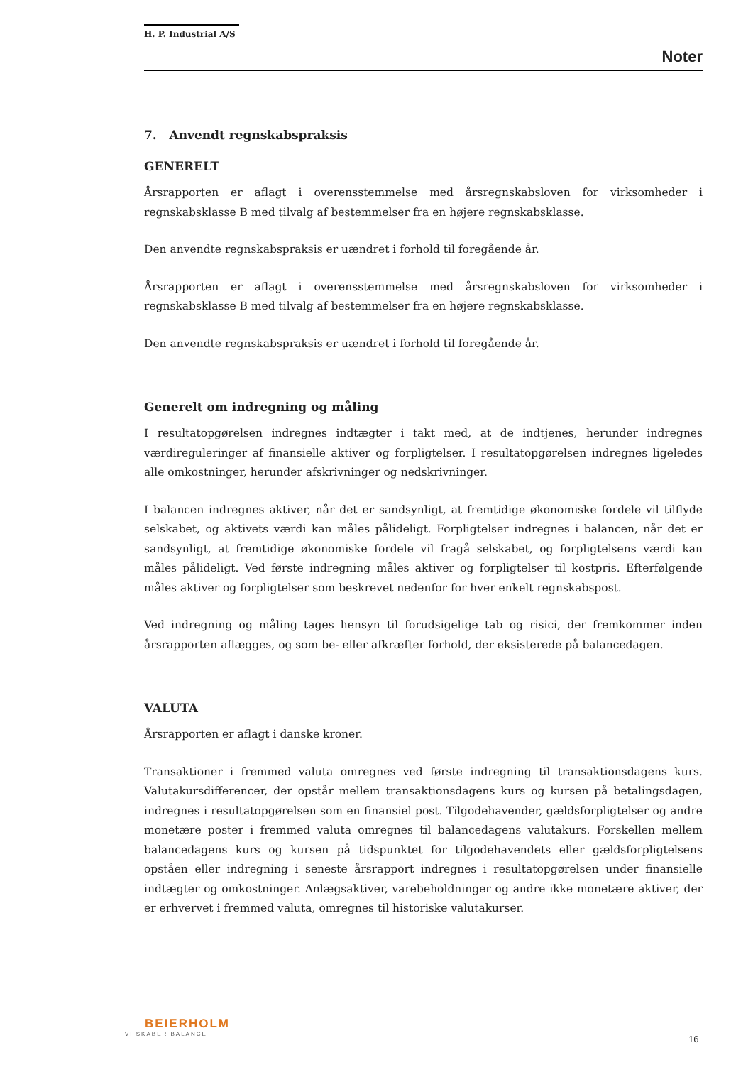H. P. Industrial A/S
Noter
7. Anvendt regnskabspraksis
GENERELT
Årsrapporten er aflagt i overensstemmelse med årsregnskabsloven for virksomheder i regnskabsklasse B med tilvalg af bestemmelser fra en højere regnskabsklasse.
Den anvendte regnskabspraksis er uændret i forhold til foregående år.
Årsrapporten er aflagt i overensstemmelse med årsregnskabsloven for virksomheder i regnskabsklasse B med tilvalg af bestemmelser fra en højere regnskabsklasse.
Den anvendte regnskabspraksis er uændret i forhold til foregående år.
Generelt om indregning og måling
I resultatopgørelsen indregnes indtægter i takt med, at de indtjenes, herunder indregnes værdireguleringer af finansielle aktiver og forpligtelser. I resultatopgørelsen indregnes ligeledes alle omkostninger, herunder afskrivninger og nedskrivninger.
I balancen indregnes aktiver, når det er sandsynligt, at fremtidige økonomiske fordele vil tilflyde selskabet, og aktivets værdi kan måles pålideligt. Forpligtelser indregnes i balancen, når det er sandsynligt, at fremtidige økonomiske fordele vil fragå selskabet, og forpligtelsens værdi kan måles pålideligt. Ved første indregning måles aktiver og forpligtelser til kostpris. Efterfølgende måles aktiver og forpligtelser som beskrevet nedenfor for hver enkelt regnskabspost.
Ved indregning og måling tages hensyn til forudsigelige tab og risici, der fremkommer inden årsrapporten aflægges, og som be- eller afkræfter forhold, der eksisterede på balancedagen.
VALUTA
Årsrapporten er aflagt i danske kroner.
Transaktioner i fremmed valuta omregnes ved første indregning til transaktionsdagens kurs. Valutakursdifferencer, der opstår mellem transaktionsdagens kurs og kursen på betalingsdagen, indregnes i resultatopgørelsen som en finansiel post. Tilgodehavender, gældsforpligtelser og andre monetære poster i fremmed valuta omregnes til balancedagens valutakurs. Forskellen mellem balancedagens kurs og kursen på tidspunktet for tilgodehavendets eller gældsforpligtelsens opståen eller indregning i seneste årsrapport indregnes i resultatopgørelsen under finansielle indtægter og omkostninger. Anlægsaktiver, varebeholdninger og andre ikke monetære aktiver, der er erhvervet i fremmed valuta, omregnes til historiske valutakurser.
BEIERHOLM
VI SKABER BALANCE
16